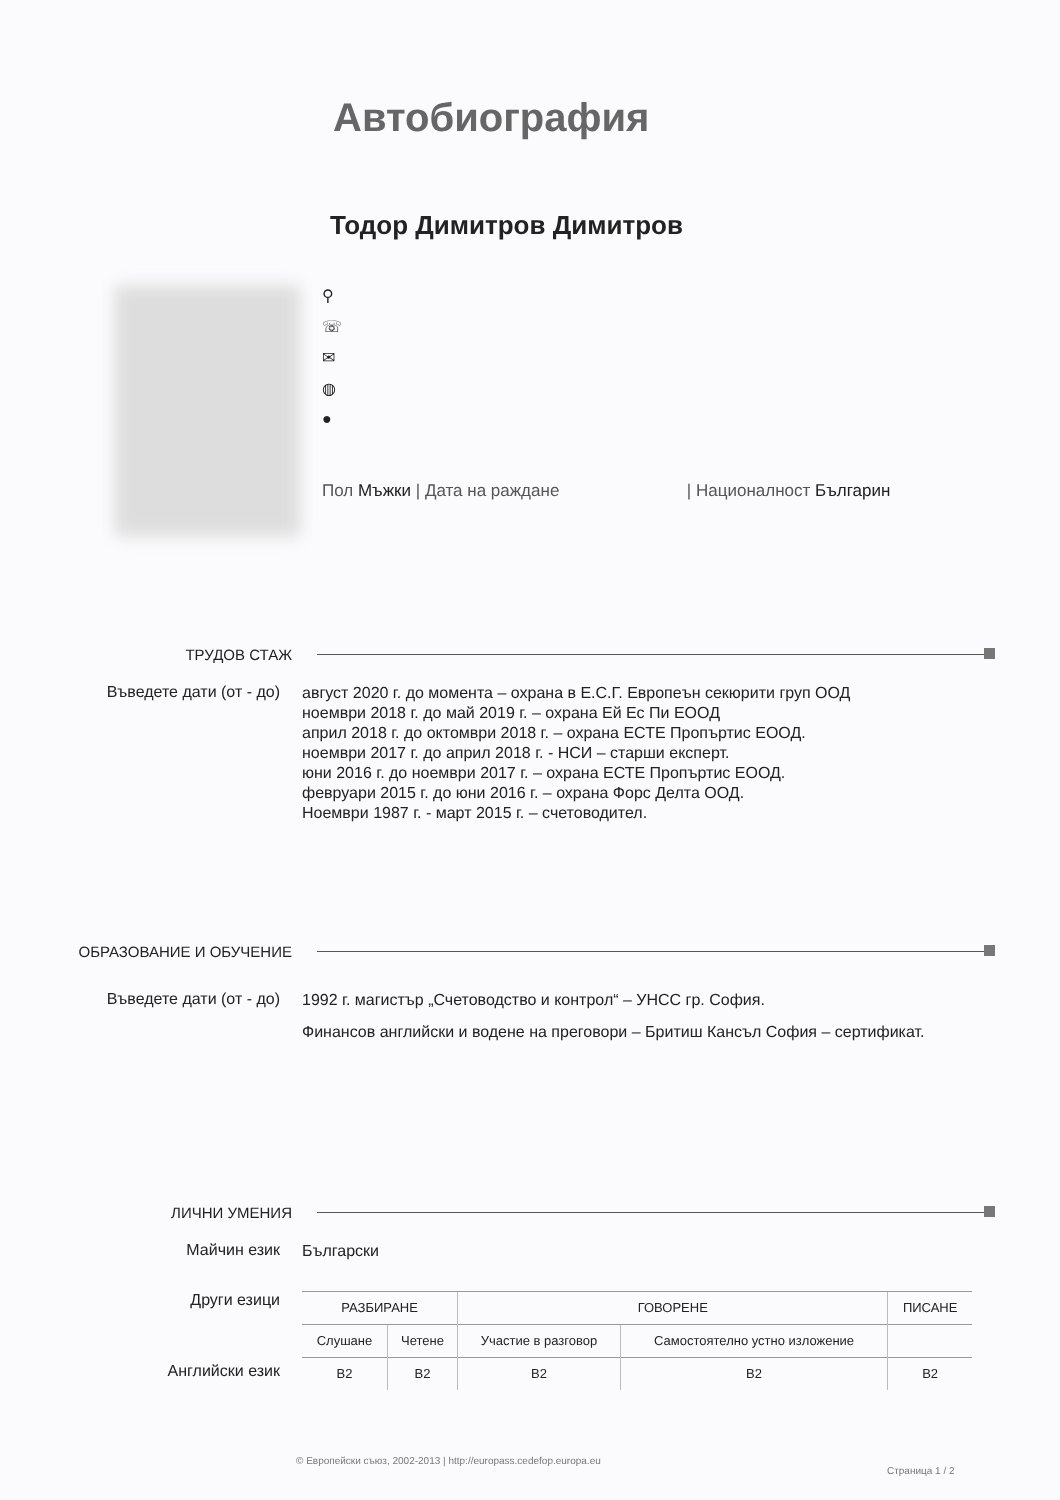Автобиография
Тодор Димитров Димитров
⚲
☏
✉
◍
●
Пол Мъжки | Дата на раждане | Националност Българин
ТРУДОВ СТАЖ
Въведете дати (от - до)
август 2020 г. до момента – охрана в Е.С.Г. Европеън секюрити груп ООД
ноември 2018 г. до май 2019 г. – охрана Ей Ес Пи ЕООД
април 2018 г. до октомври 2018 г. – охрана ЕСТЕ Пропъртис ЕООД.
ноември 2017 г. до април 2018 г. - НСИ – старши експерт.
юни 2016 г. до ноември 2017 г. – охрана ЕСТЕ Пропъртис ЕООД.
февруари 2015 г. до юни 2016 г. – охрана Форс Делта ООД.
Ноември 1987 г. - март 2015 г. – счетоводител.
ОБРАЗОВАНИЕ И ОБУЧЕНИЕ
Въведете дати (от - до)
1992 г. магистър „Счетоводство и контрол“ – УНСС гр. София.
Финансов английски и водене на преговори – Бритиш Кансъл София – сертификат.
ЛИЧНИ УМЕНИЯ
Майчин език
Български
Други езици
| РАЗБИРАНЕ | | ГОВОРЕНЕ | | ПИСАНЕ |
| --- | --- | --- | --- | --- |
| Слушане | Четене | Участие в разговор | Самостоятелно устно изложение | |
| B2 | B2 | B2 | B2 | B2 |
Английски език
© Европейски съюз, 2002-2013 | http://europass.cedefop.europa.eu
Страница 1 / 2